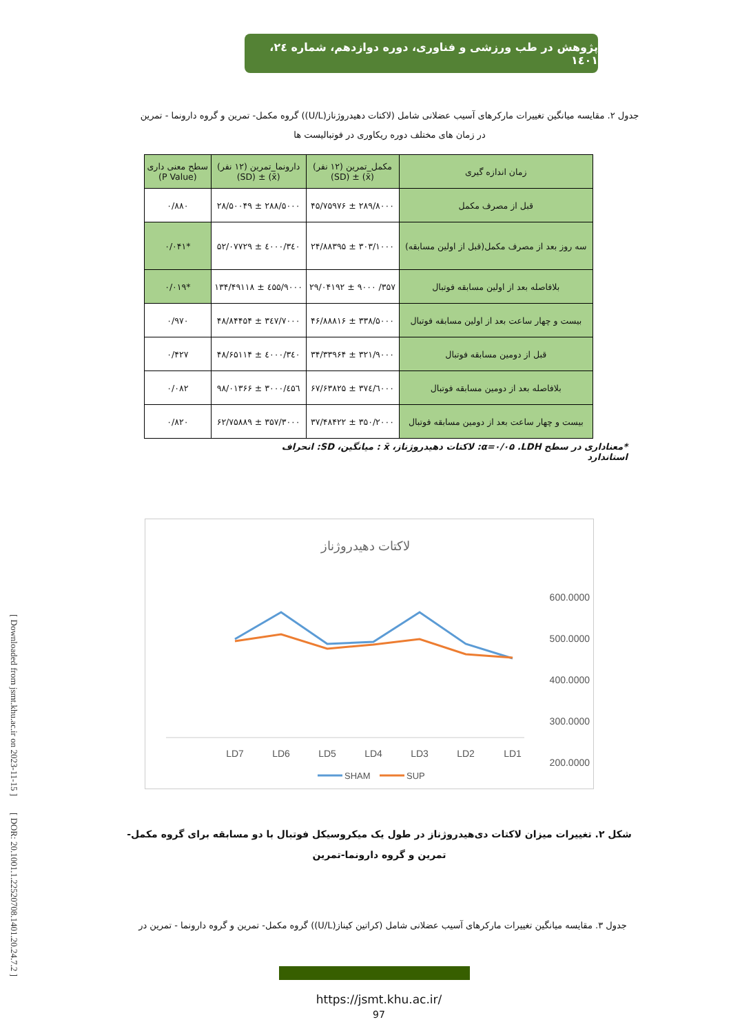[ Downloaded from jsmt.khu.ac.ir on 2023-11-15 ]
[ DOR: 20.1001.1.22520708.1401.20.24.7.2 ]
پژوهش در طب ورزشی و فناوری، دوره دوازدهم، شماره ۲٤، ۱٤۰۱
جدول ۲. مقایسه میانگین تغییرات مارکرهای آسیب عضلانی شامل (لاکتات دهیدروژناز(U/L)) گروه مکمل- تمرین و گروه دارونما - تمرین
در زمان های مختلف دوره ریکاوری در فوتبالیست ها
| زمان اندازه گیری | مکمل_تمرین (۱۲ نفر) (x̄) ± (SD) | دارونما_تمرین (۱۲ نفر) (x̄) ± (SD) | سطح معنی داری (P Value) |
| --- | --- | --- | --- |
| قبل از مصرف مکمل | ۲۸۹/۸۰۰۰ ± ۴۵/۷۵۹۷۶ | ۲۸۸/۵۰۰۰ ± ۲۸/۵۰۰۴۹ | ۰/۸۸۰ |
| سه روز بعد از مصرف مکمل(قبل از اولین مسابقه) | ۳۰۳/۱۰۰۰ ± ۲۴/۸۸۳۹۵ | ۳٤۰/٤۰۰۰ ± ۵۲/۰۷۷۲۹ | *۰/۰۴۱ |
| بلافاصله بعد از اولین مسابقه فوتبال | ۳۵۷/ ۹۰۰۰ ± ۲۹/۰۴۱۹۲ | ٤۵۵/۹۰۰۰ ± ۱۳۴/۴۹۱۱۸ | *۰/۰۱۹ |
| بیست و چهار ساعت بعد از اولین مسابقه فوتبال | ۳۳۸/۵۰۰۰ ± ۴۶/۸۸۸۱۶ | ۳٤۷/۷۰۰۰ ± ۴۸/۸۴۴۵۴ | ۰/۹۷۰ |
| قبل از دومین مسابقه فوتبال | ۳۲۱/۹۰۰۰ ± ۳۴/۳۳۹۶۴ | ۳٤۰/٤۰۰۰ ± ۴۸/۶۵۱۱۴ | ۰/۴۲۷ |
| بلافاصله بعد از دومین مسابقه فوتبال | ۳۷٤/٦۰۰۰ ± ۶۷/۶۳۸۲۵ | ٤۵٦/۳۰۰۰ ± ۹۸/۰۱۳۶۶ | ۰/۰۸۲ |
| بیست و چهار ساعت بعد از دومین مسابقه فوتبال | ۳۵۰/۲۰۰۰ ± ۳۷/۴۸۴۲۲ | ۳۵۷/۳۰۰۰ ± ۶۲/۷۵۸۸۹ | ۰/۸۲۰ |
*معناداری در سطح α=۰/۰۵ .LDH: لاکتات دهیدروژناز، x̄ : میانگین، SD: انحراف استاندارد
لاکتات دهیدروژناز
600.0000
500.0000
400.0000
300.0000
200.0000
x
LD7
LD6
LD5
LD4
LD3
LD2
LD1
SHAM
SUP
شکل ۲. تغییرات میزان لاکتات دی‌هیدروژناز در طول یک میکروسیکل فوتبال با دو مسابقه برای گروه مکمل-تمرین و گروه دارونما-تمرین
جدول ۳. مقایسه میانگین تغییرات مارکرهای آسیب عضلانی شامل (کراتین کیناز(U/L)) گروه مکمل- تمرین و گروه دارونما - تمرین در
https://jsmt.khu.ac.ir/
97